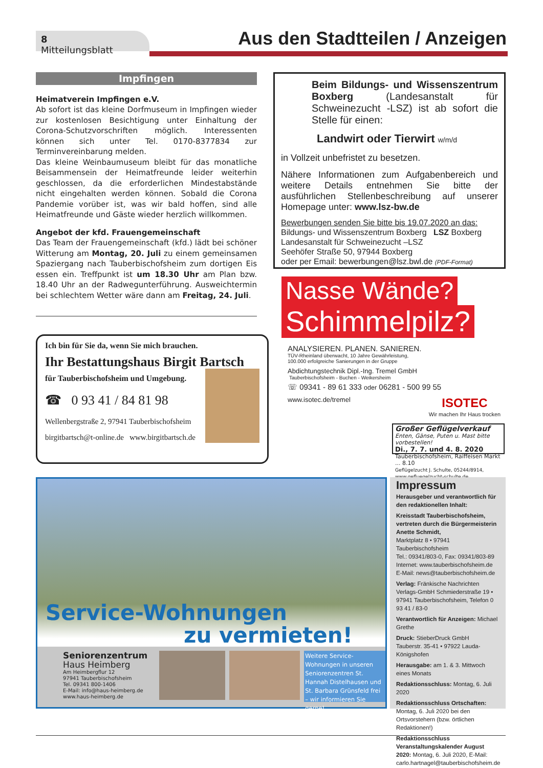8 Mitteilungsblatt
Aus den Stadtteilen / Anzeigen
Impfingen
Heimatverein Impfingen e.V.
Ab sofort ist das kleine Dorfmuseum in Impfingen wieder zur kostenlosen Besichtigung unter Einhaltung der Corona-Schutzvorschriften möglich. Interessenten können sich unter Tel. 0170-8377834 zur Terminvereinbarung melden.
Das kleine Weinbaumuseum bleibt für das monatliche Beisammensein der Heimatfreunde leider weiterhin geschlossen, da die erforderlichen Mindestabstände nicht eingehalten werden können. Sobald die Corona Pandemie vorüber ist, was wir bald hoffen, sind alle Heimatfreunde und Gäste wieder herzlich willkommen.
Angebot der kfd. Frauengemeinschaft
Das Team der Frauengemeinschaft (kfd.) lädt bei schöner Witterung am Montag, 20. Juli zu einem gemeinsamen Spaziergang nach Tauberbischofsheim zum dortigen Eis essen ein. Treffpunkt ist um 18.30 Uhr am Plan bzw. 18.40 Uhr an der Radwegunterführung. Ausweichtermin bei schlechtem Wetter wäre dann am Freitag, 24. Juli.
Ich bin für Sie da, wenn Sie mich brauchen.
Ihr Bestattungshaus Birgit Bartsch
für Tauberbischofsheim und Umgebung.
☎ 0 93 41 / 84 81 98
Wellenbergstraße 2, 97941 Tauberbischofsheim
birgitbartsch@t-online.de www.birgitbartsch.de
Beim Bildungs- und Wissenszentrum Boxberg (Landesanstalt für Schweinezucht -LSZ) ist ab sofort die Stelle für einen:
Landwirt oder Tierwirt w/m/d
in Vollzeit unbefristet zu besetzen.
Nähere Informationen zum Aufgabenbereich und weitere Details entnehmen Sie bitte der ausführlichen Stellenbeschreibung auf unserer Homepage unter: www.lsz-bw.de
Bewerbungen senden Sie bitte bis 19.07.2020 an das:
Bildungs- und Wissenszentrum Boxberg LSZ Boxberg
Landesanstalt für Schweinezucht –LSZ
Seehöfer Straße 50, 97944 Boxberg
oder per Email: bewerbungen@lsz.bwl.de (PDF-Format)
Nasse Wände?
Schimmelpilz?
ANALYSIEREN. PLANEN. SANIEREN.
TÜV-Rheinland überwacht, 10 Jahre Gewährleistung,
100.000 erfolgreiche Sanierungen in der Gruppe
Abdichtungstechnik Dipl.-Ing. Tremel GmbH
Tauberbischofsheim - Buchen - Weikersheim
☏ 09341 - 89 61 333 oder 06281 - 500 99 55
www.isotec.de/tremel ISOTEC
Wir machen Ihr Haus trocken
Großer Geflügelverkauf
Enten, Gänse, Puten u. Mast bitte vorbestellen!
Di., 7. 7. und 4. 8. 2020
Tauberbischofsheim, Raiffeisen Markt ... 8.10
Geflügelzucht J. Schulte, 05244/8914, www.gefluegelzucht-schulte.de
Service-Wohnungen
zu vermieten!
Seniorenzentrum
Haus Heimberg
Am Heimbergflur 12
97941 Tauberbischofsheim
Tel. 09341 800-1406
E-Mail: info@haus-heimberg.de
www.haus-heimberg.de
Weitere Service-Wohnungen in unseren Seniorenzentren St. Hannah Distelhausen und St. Barbara Grünsfeld frei – wir informieren Sie gerne!
Impressum
Herausgeber und verantwortlich für den redaktionellen Inhalt:
Kreisstadt Tauberbischofsheim, vertreten durch die Bürgermeisterin Anette Schmidt,
Marktplatz 8 • 97941 Tauberbischofsheim
Tel.: 09341/803-0, Fax: 09341/803-89
Internet: www.tauberbischofsheim.de
E-Mail: news@tauberbischofsheim.de
Verlag: Fränkische Nachrichten Verlags-GmbH Schmiederstraße 19 • 97941 Tauberbischofsheim, Telefon 0 93 41 / 83-0
Verantwortlich für Anzeigen: Michael Grethe
Druck: StieberDruck GmbH
Tauberstr. 35-41 • 97922 Lauda-Königshofen
Herausgabe: am 1. & 3. Mittwoch eines Monats
Redaktionsschluss: Montag, 6. Juli 2020
Redaktionsschluss Ortschaften:
Montag, 6. Juli 2020 bei den Ortsvorstehern (bzw. örtlichen Redaktionen!)
Redaktionsschluss Veranstaltungskalender August 2020: Montag, 6. Juli 2020, E-Mail: carlo.hartnagel@tauberbischofsheim.de